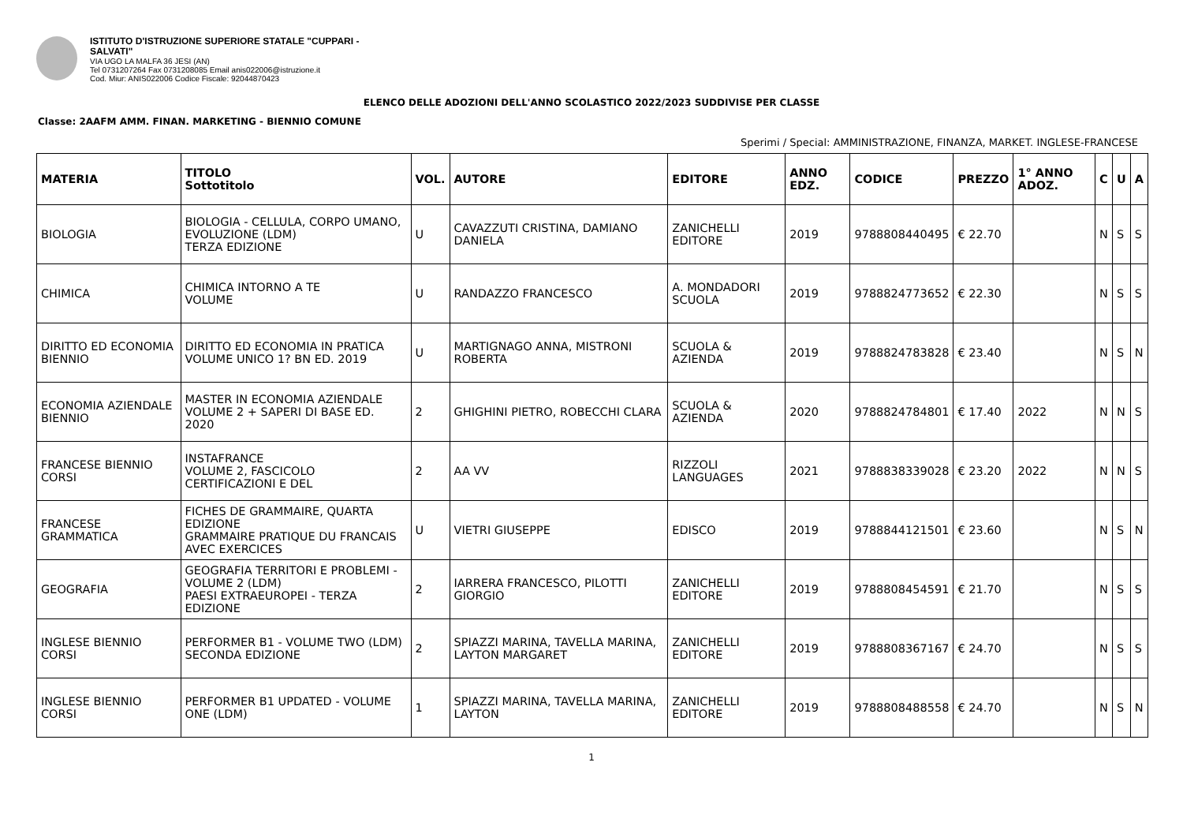ISTITUTO D'ISTRUZIONE SUPERIORE STATALE "CUPPARI -
SALVATI"
VIA UGO LA MALFA 36 JESI (AN)
Tel 0731207264 Fax 0731208085 Email anis022006@istruzione.it
Cod. Miur: ANIS022006 Codice Fiscale: 92044870423
ELENCO DELLE ADOZIONI DELL'ANNO SCOLASTICO 2022/2023 SUDDIVISE PER CLASSE
Classe: 2AAFM AMM. FINAN. MARKETING - BIENNIO COMUNE
Sperimi / Special: AMMINISTRAZIONE, FINANZA, MARKET. INGLESE-FRANCESE
| MATERIA | TITOLO Sottotitolo | VOL. | AUTORE | EDITORE | ANNO EDZ. | CODICE | PREZZO | 1° ANNO ADOZ. | C | U | A |
| --- | --- | --- | --- | --- | --- | --- | --- | --- | --- | --- | --- |
| BIOLOGIA | BIOLOGIA - CELLULA, CORPO UMANO, EVOLUZIONE (LDM) TERZA EDIZIONE | U | CAVAZZUTI CRISTINA, DAMIANO DANIELA | ZANICHELLI EDITORE | 2019 | 9788808440495 | € 22.70 | | N | S | S |
| CHIMICA | CHIMICA INTORNO A TE VOLUME | U | RANDAZZO FRANCESCO | A. MONDADORI SCUOLA | 2019 | 9788824773652 | € 22.30 | | N | S | S |
| DIRITTO ED ECONOMIA BIENNIO | DIRITTO ED ECONOMIA IN PRATICA VOLUME UNICO 1? BN ED. 2019 | U | MARTIGNAGO ANNA, MISTRONI ROBERTA | SCUOLA & AZIENDA | 2019 | 9788824783828 | € 23.40 | | N | S | N |
| ECONOMIA AZIENDALE BIENNIO | MASTER IN ECONOMIA AZIENDALE VOLUME 2 + SAPERI DI BASE ED. 2020 | 2 | GHIGHINI PIETRO, ROBECCHI CLARA | SCUOLA & AZIENDA | 2020 | 9788824784801 | € 17.40 | 2022 | N | N | S |
| FRANCESE BIENNIO CORSI | INSTAFRANCE VOLUME 2, FASCICOLO CERTIFICAZIONI E DEL | 2 | AA VV | RIZZOLI LANGUAGES | 2021 | 9788838339028 | € 23.20 | 2022 | N | N | S |
| FRANCESE GRAMMATICA | FICHES DE GRAMMAIRE, QUARTA EDIZIONE GRAMMAIRE PRATIQUE DU FRANCAIS AVEC EXERCICES | U | VIETRI GIUSEPPE | EDISCO | 2019 | 9788844121501 | € 23.60 | | N | S | N |
| GEOGRAFIA | GEOGRAFIA TERRITORI E PROBLEMI - VOLUME 2 (LDM) PAESI EXTRAEUROPEI - TERZA EDIZIONE | 2 | IARRERA FRANCESCO, PILOTTI GIORGIO | ZANICHELLI EDITORE | 2019 | 9788808454591 | € 21.70 | | N | S | S |
| INGLESE BIENNIO CORSI | PERFORMER B1 - VOLUME TWO (LDM) SECONDA EDIZIONE | 2 | SPIAZZI MARINA, TAVELLA MARINA, LAYTON MARGARET | ZANICHELLI EDITORE | 2019 | 9788808367167 | € 24.70 | | N | S | S |
| INGLESE BIENNIO CORSI | PERFORMER B1 UPDATED - VOLUME ONE (LDM) | 1 | SPIAZZI MARINA, TAVELLA MARINA, LAYTON | ZANICHELLI EDITORE | 2019 | 9788808488558 | € 24.70 | | N | S | N |
1